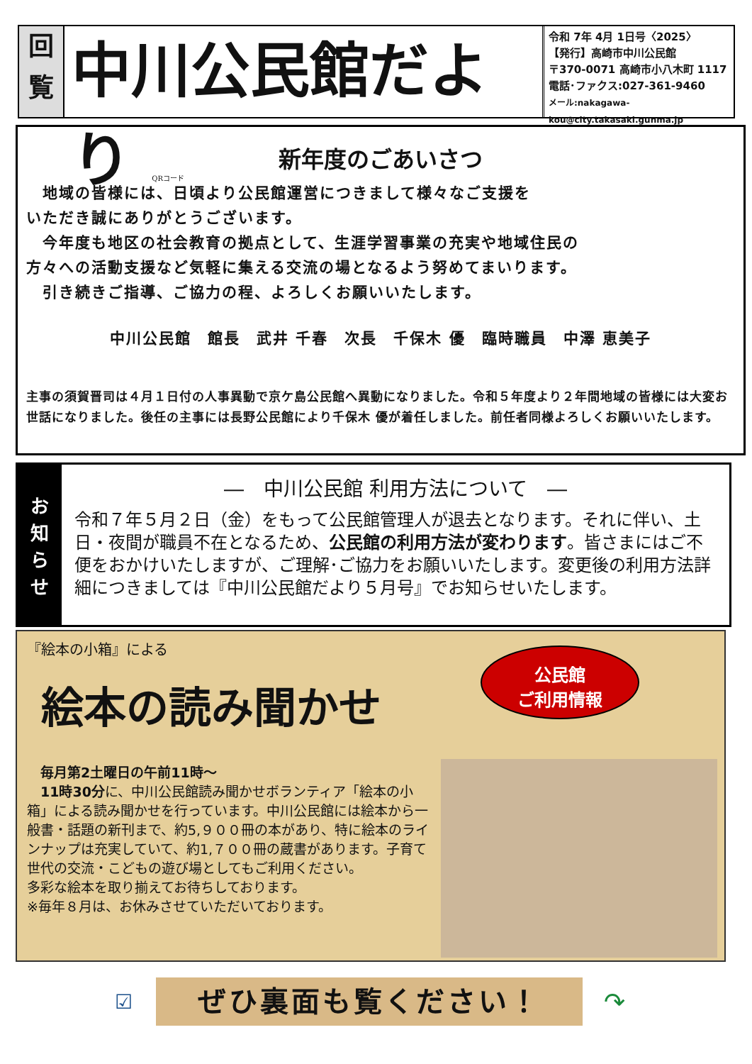回
覧
中川公民館だより QRコード
令和 7年 4月 1日号〈2025〉
【発行】高崎市中川公民館
〒370-0071 高崎市小八木町 1117
電話･ファクス:027-361-9460
メール:nakagawa-kou@city.takasaki.gunma.jp
新年度のごあいさつ
　地域の皆様には、日頃より公民館運営につきまして様々なご支援を
いただき誠にありがとうございます。
　今年度も地区の社会教育の拠点として、生涯学習事業の充実や地域住民の
方々への活動支援など気軽に集える交流の場となるよう努めてまいります。
　引き続きご指導、ご協力の程、よろしくお願いいたします。
中川公民館　館長　武井 千春　次長　千保木 優　臨時職員　中澤 恵美子
主事の須賀晋司は４月１日付の人事異動で京ケ島公民館へ異動になりました。令和５年度より２年間地域の皆様には大変お世話になりました。後任の主事には長野公民館により千保木 優が着任しました。前任者同様よろしくお願いいたします。
お
知
ら
せ
―　中川公民館 利用方法について　―
令和７年５月２日（金）をもって公民館管理人が退去となります。それに伴い、土日・夜間が職員不在となるため、公民館の利用方法が変わります。皆さまにはご不便をおかけいたしますが、ご理解･ご協力をお願いいたします。変更後の利用方法詳細につきましては『中川公民館だより５月号』でお知らせいたします。
『絵本の小箱』による
絵本の読み聞かせ
公民館
ご利用情報
　毎月第2土曜日の午前11時～
　11時30分に、中川公民館読み聞かせボランティア「絵本の小箱」による読み聞かせを行っています。中川公民館には絵本から一般書・話題の新刊まで、約5,９００冊の本があり、特に絵本のラインナップは充実していて、約1,７００冊の蔵書があります。子育て世代の交流・こどもの遊び場としてもご利用ください。
多彩な絵本を取り揃えてお待ちしております。
※毎年８月は、お休みさせていただいております。
☑ ぜひ裏面も覧ください！ ↷